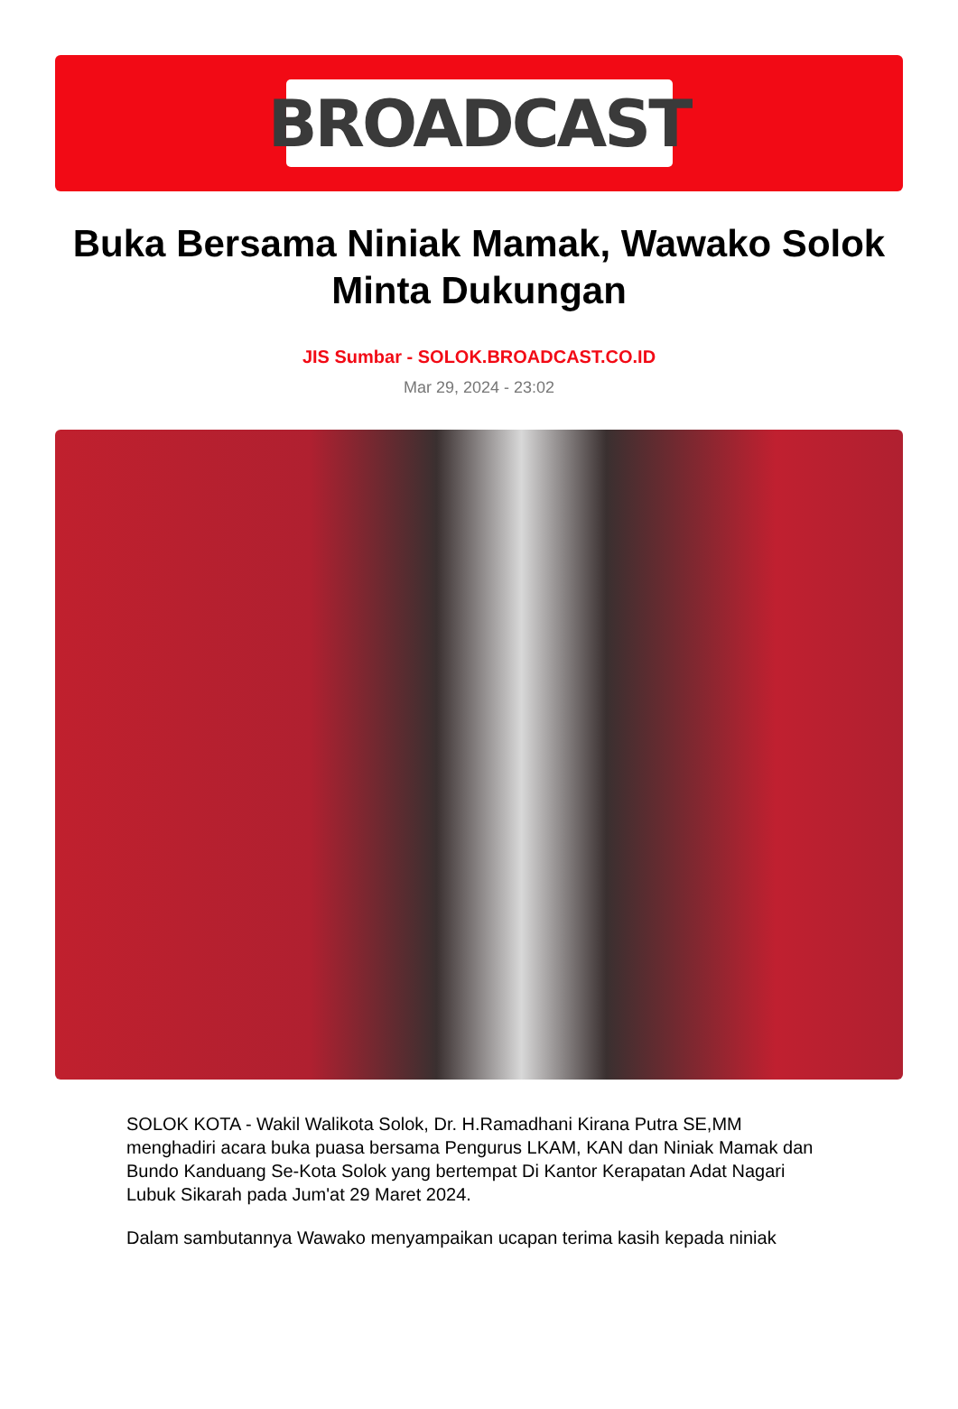BROADCAST
Buka Bersama Niniak Mamak, Wawako Solok Minta Dukungan
JIS Sumbar - SOLOK.BROADCAST.CO.ID
Mar 29, 2024 - 23:02
SOLOK KOTA - Wakil Walikota Solok, Dr. H.Ramadhani Kirana Putra SE,MM menghadiri acara buka puasa bersama Pengurus LKAM, KAN dan Niniak Mamak dan Bundo Kanduang Se-Kota Solok yang bertempat Di Kantor Kerapatan Adat Nagari Lubuk Sikarah pada Jum'at 29 Maret 2024.
Dalam sambutannya Wawako menyampaikan ucapan terima kasih kepada niniak